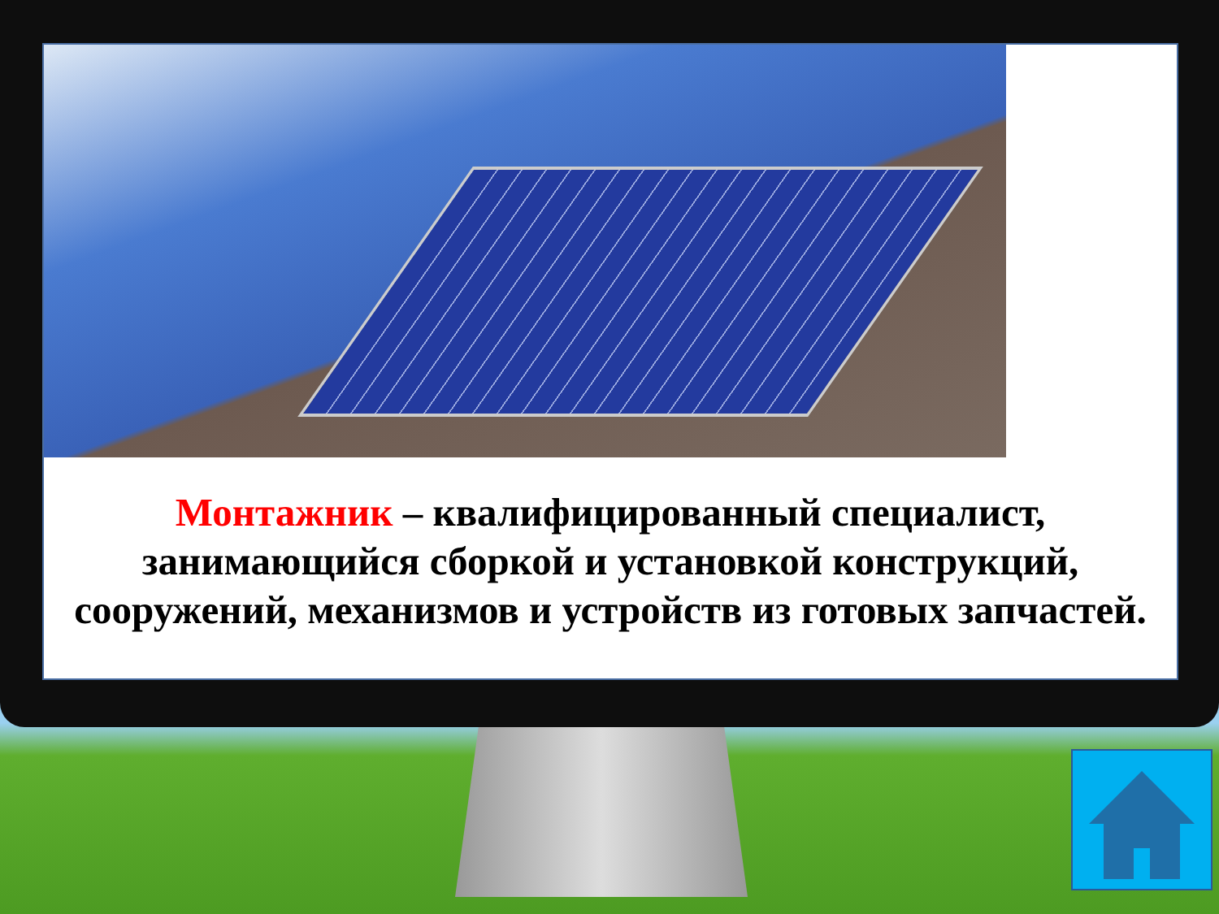Монтажник – квалифицированный специалист, занимающийся сборкой и установкой конструкций, сооружений, механизмов и устройств из готовых запчастей.